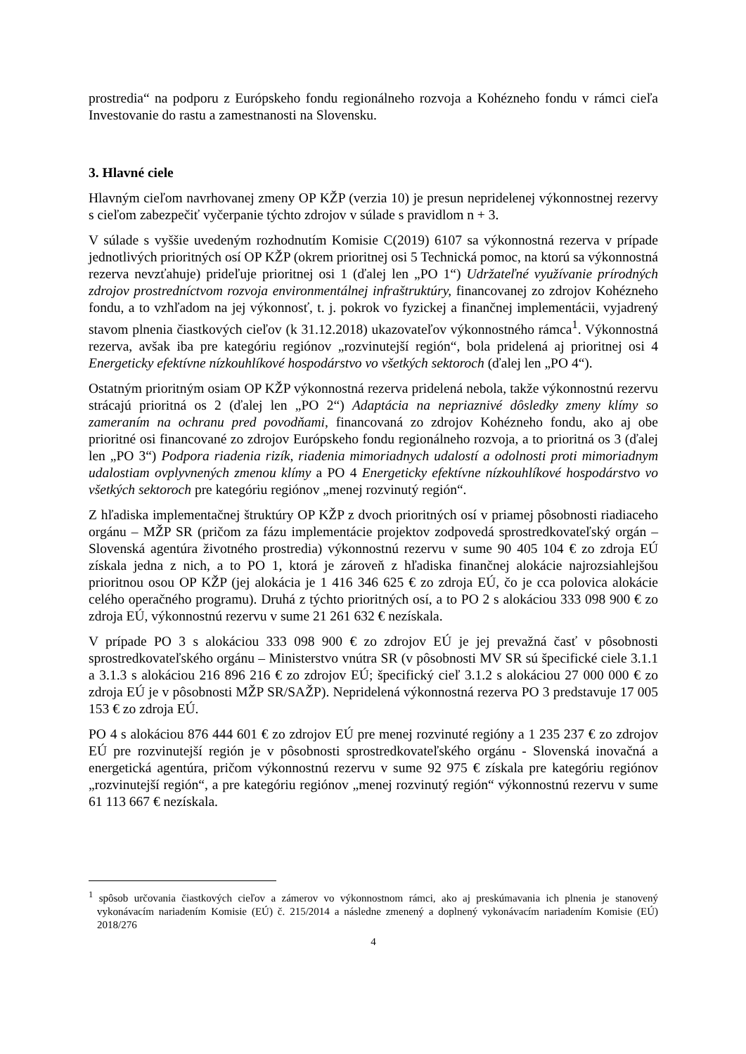prostredia“ na podporu z Európskeho fondu regionálneho rozvoja a Kohézneho fondu v rámci cieľa Investovanie do rastu a zamestnanosti na Slovensku.
3. Hlavné ciele
Hlavným cieľom navrhovanej zmeny OP KŽP (verzia 10) je presun nepridelenej výkonnostnej rezervy s cieľom zabezpečiť vyčerpanie týchto zdrojov v súlade s pravidlom n + 3.
V súlade s vyššie uvedeným rozhodnutím Komisie C(2019) 6107 sa výkonnostná rezerva v prípade jednotlivých prioritných osí OP KŽP (okrem prioritnej osi 5 Technická pomoc, na ktorú sa výkonnostná rezerva nevzťahuje) prideľuje prioritnej osi 1 (ďalej len „PO 1“) Udržateľné využívanie prírodných zdrojov prostredníctvom rozvoja environmentálnej infraštruktúry, financovanej zo zdrojov Kohézneho fondu, a to vzhľadom na jej výkonnosť, t. j. pokrok vo fyzickej a finančnej implementácii, vyjadrený stavom plnenia čiastkových cieľov (k 31.12.2018) ukazovateľov výkonnostného rámca<sup>1</sup>. Výkonnostná rezerva, avšak iba pre kategóriu regiónov „rozvinutejší región“, bola pridelená aj prioritnej osi 4 Energeticky efektívne nízkouhlíkové hospodárstvo vo všetkých sektoroch (ďalej len „PO 4“).
Ostatným prioritným osiam OP KŽP výkonnostná rezerva pridelená nebola, takže výkonnostnú rezervu strácajú prioritná os 2 (ďalej len „PO 2“) Adaptácia na nepriaznivé dôsledky zmeny klímy so zameraním na ochranu pred povodňami, financovaná zo zdrojov Kohézneho fondu, ako aj obe prioritné osi financované zo zdrojov Európskeho fondu regionálneho rozvoja, a to prioritná os 3 (ďalej len „PO 3“) Podpora riadenia rizík, riadenia mimoriadnych udalostí a odolnosti proti mimoriadnym udalostiam ovplyvnených zmenou klímy a PO 4 Energeticky efektívne nízkouhlíkové hospodárstvo vo všetkých sektoroch pre kategóriu regiónov „menej rozvinutý región“.
Z hľadiska implementačnej štruktúry OP KŽP z dvoch prioritných osí v priamej pôsobnosti riadiaceho orgánu – MŽP SR (pričom za fázu implementácie projektov zodpovedá sprostredkovateľský orgán – Slovenská agentúra životného prostredia) výkonnostnú rezervu v sume 90 405 104 € zo zdroja EÚ získala jedna z nich, a to PO 1, ktorá je zároveň z hľadiska finančnej alokácie najrozsiahlejšou prioritnou osou OP KŽP (jej alokácia je 1 416 346 625 € zo zdroja EÚ, čo je cca polovica alokácie celého operačného programu). Druhá z týchto prioritných osí, a to PO 2 s alokáciou 333 098 900 € zo zdroja EÚ, výkonnostnú rezervu v sume 21 261 632 € nezískala.
V prípade PO 3 s alokáciou 333 098 900 € zo zdrojov EÚ je jej prevažná časť v pôsobnosti sprostredkovateľského orgánu – Ministerstvo vnútra SR (v pôsobnosti MV SR sú špecifické ciele 3.1.1 a 3.1.3 s alokáciou 216 896 216 € zo zdrojov EÚ; špecifický cieľ 3.1.2 s alokáciou 27 000 000 € zo zdroja EÚ je v pôsobnosti MŽP SR/SAŽP). Nepridelená výkonnostná rezerva PO 3 predstavuje 17 005 153 € zo zdroja EÚ.
PO 4 s alokáciou 876 444 601 € zo zdrojov EÚ pre menej rozvinuté regióny a 1 235 237 € zo zdrojov EÚ pre rozvinutejší región je v pôsobnosti sprostredkovateľského orgánu - Slovenská inovačná a energetická agentúra, pričom výkonnostnú rezervu v sume 92 975 € získala pre kategóriu regiónov „rozvinutejší región“, a pre kategóriu regiónov „menej rozvinutý región“ výkonnostnú rezervu v sume 61 113 667 € nezískala.
<sup>1</sup> spôsob určovania čiastkových cieľov a zámerov vo výkonnostnom rámci, ako aj preskúmavania ich plnenia je stanovený vykonávacím nariadením Komisie (EÚ) č. 215/2014 a následne zmenený a doplnený vykonávacím nariadením Komisie (EÚ) 2018/276
4